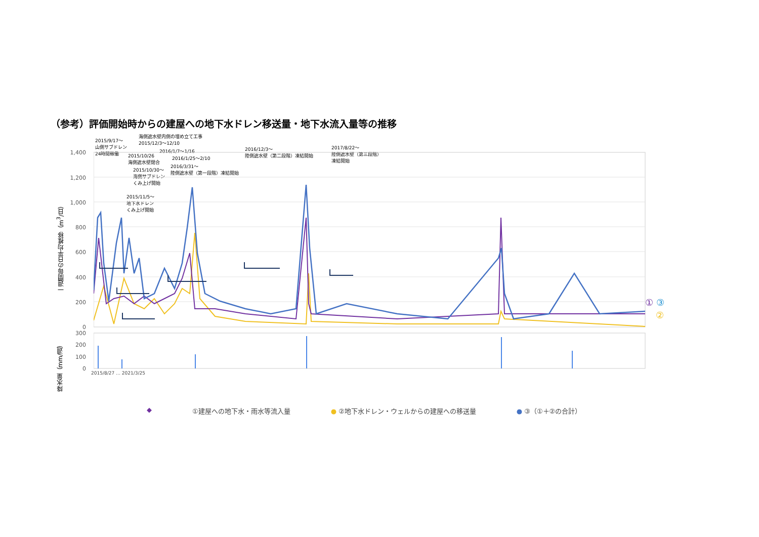（参考）評価開始時からの建屋への地下水ドレン移送量・地下水流入量等の推移
2015/9/17～
山側サブドレン
24時間稼働
海側遮水壁内側の埋め立て工事
2015/12/3～12/10
2016/1/7～1/16
2015/10/26
海側遮水壁閉合
2016/1/25～2/10
2015/10/30～
海側サブドレン
くみ上げ開始
2016/3/31～
陸側遮水壁（第一段階）凍結開始
2016/12/3～
陸側遮水壁（第二段階）凍結開始
2017/8/22～
陸側遮水壁（第三段階）
凍結開始
2015/11/5～
地下水ドレン
くみ上げ開始
一週間毎の日平均推移（m<sup>3</sup>/日）
降水量（mm/週）
1,400
1,200
1,000
800
600
400
200
0
300
200
100
0
① ③
②
2015/8/27 … 2021/3/25
◆ ①建屋への地下水・雨水等流入量 ● ②地下水ドレン・ウェルからの建屋への移送量 ● ③（①＋②の合計）